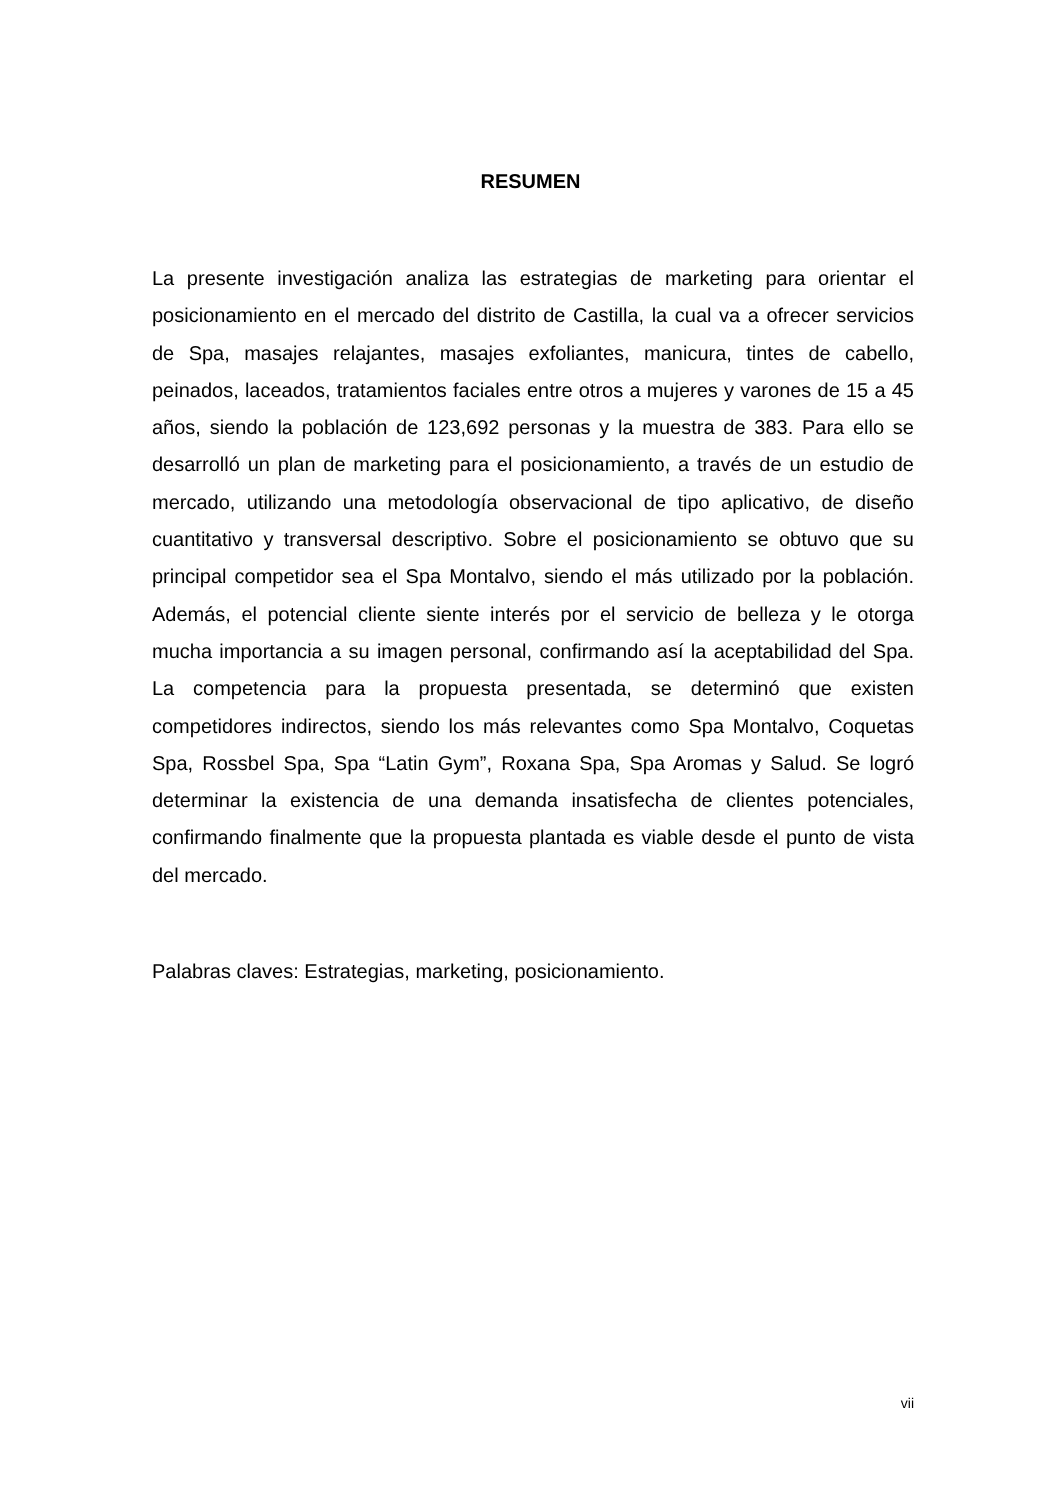RESUMEN
La presente investigación analiza las estrategias de marketing para orientar el posicionamiento en el mercado del distrito de Castilla, la cual va a ofrecer servicios de Spa, masajes relajantes, masajes exfoliantes, manicura, tintes de cabello, peinados, laceados, tratamientos faciales entre otros a mujeres y varones de 15 a 45 años, siendo la población de 123,692 personas y la muestra de 383. Para ello se desarrolló un plan de marketing para el posicionamiento, a través de un estudio de mercado, utilizando una metodología observacional de tipo aplicativo, de diseño cuantitativo y transversal descriptivo. Sobre el posicionamiento se obtuvo que su principal competidor sea el Spa Montalvo, siendo el más utilizado por la población. Además, el potencial cliente siente interés por el servicio de belleza y le otorga mucha importancia a su imagen personal, confirmando así la aceptabilidad del Spa. La competencia para la propuesta presentada, se determinó que existen competidores indirectos, siendo los más relevantes como Spa Montalvo, Coquetas Spa, Rossbel Spa, Spa “Latin Gym”, Roxana Spa, Spa Aromas y Salud. Se logró determinar la existencia de una demanda insatisfecha de clientes potenciales, confirmando finalmente que la propuesta plantada es viable desde el punto de vista del mercado.
Palabras claves: Estrategias, marketing, posicionamiento.
vii